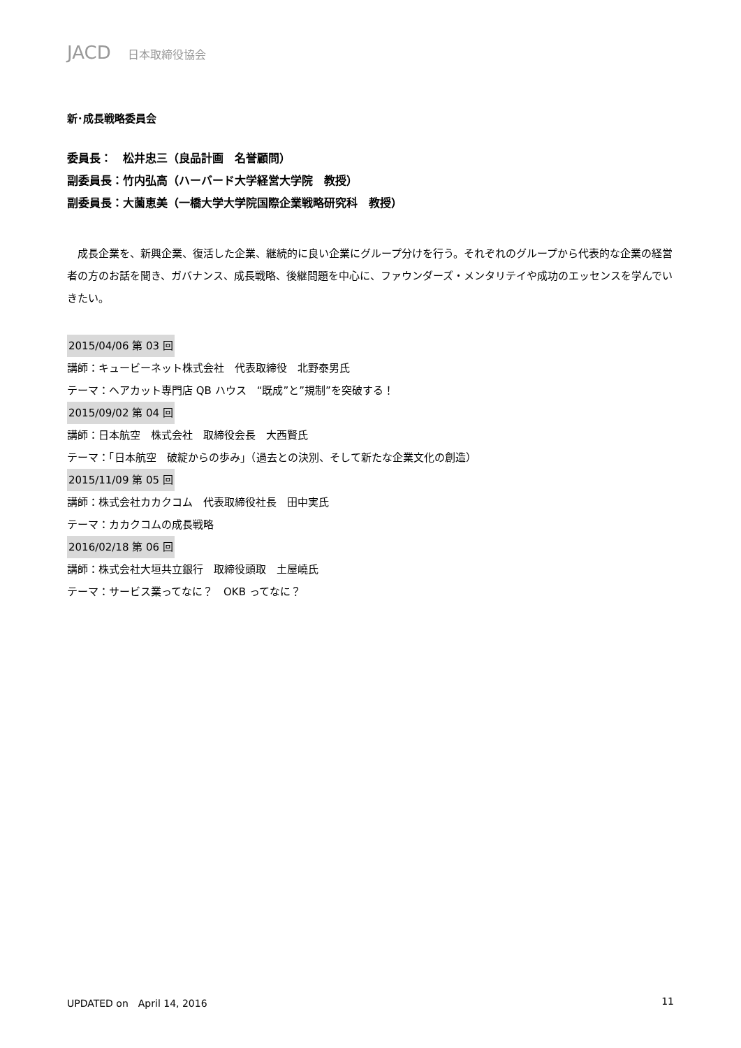JACD 日本取締役協会
新･成長戦略委員会
委員長：　松井忠三（良品計画　名誉顧問）
副委員長：竹内弘高（ハーバード大学経営大学院　教授）
副委員長：大薗恵美（一橋大学大学院国際企業戦略研究科　教授）
成長企業を、新興企業、復活した企業、継続的に良い企業にグループ分けを行う。それぞれのグループから代表的な企業の経営者の方のお話を聞き、ガバナンス、成長戦略、後継問題を中心に、ファウンダーズ・メンタリテイや成功のエッセンスを学んでいきたい。
2015/04/06 第 03 回
講師：キュービーネット株式会社　代表取締役　北野泰男氏
テーマ：ヘアカット専門店 QB ハウス　“既成”と”規制”を突破する！
2015/09/02 第 04 回
講師：日本航空　株式会社　取締役会長　大西賢氏
テーマ：「日本航空　破綻からの歩み」（過去との決別、そして新たな企業文化の創造）
2015/11/09 第 05 回
講師：株式会社カカクコム　代表取締役社長　田中実氏
テーマ：カカクコムの成長戦略
2016/02/18 第 06 回
講師：株式会社大垣共立銀行　取締役頭取　土屋嶢氏
テーマ：サービス業ってなに？　OKB ってなに？
UPDATED on　April 14, 2016 11